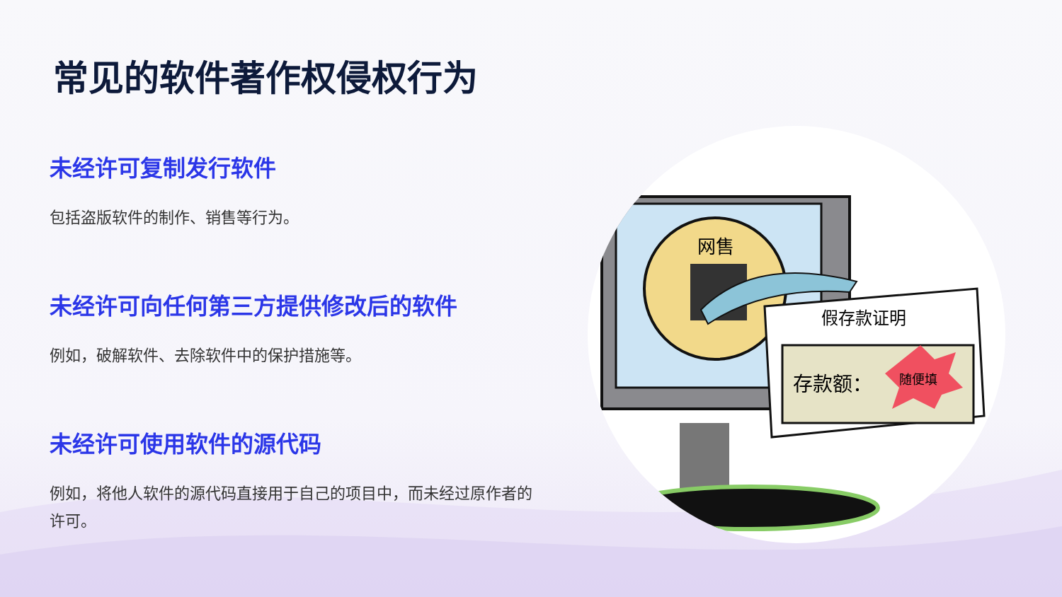常见的软件著作权侵权行为
未经许可复制发行软件
包括盗版软件的制作、销售等行为。
未经许可向任何第三方提供修改后的软件
例如，破解软件、去除软件中的保护措施等。
未经许可使用软件的源代码
例如，将他人软件的源代码直接用于自己的项目中，而未经过原作者的许可。
网售
假存款证明
存款额：
随便填